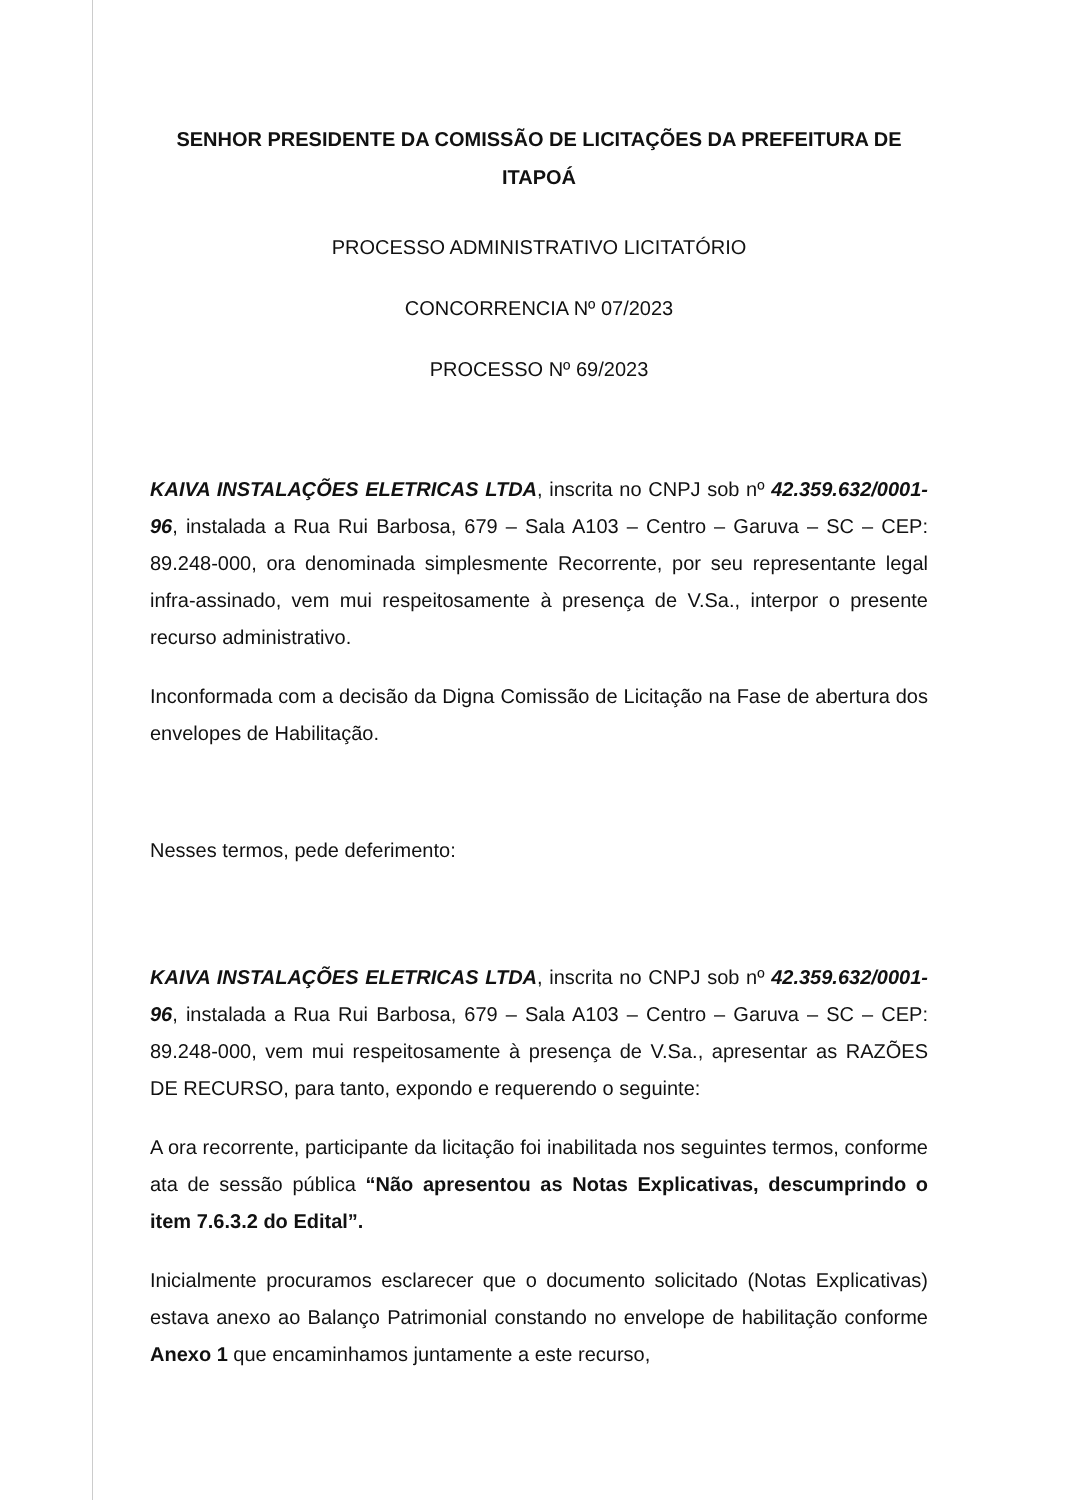SENHOR PRESIDENTE DA COMISSÃO DE LICITAÇÕES DA PREFEITURA DE ITAPOÁ
PROCESSO ADMINISTRATIVO LICITATÓRIO
CONCORRENCIA Nº 07/2023
PROCESSO Nº 69/2023
KAIVA INSTALAÇÕES ELETRICAS LTDA, inscrita no CNPJ sob nº 42.359.632/0001-96, instalada a Rua Rui Barbosa, 679 – Sala A103 – Centro – Garuva – SC – CEP: 89.248-000, ora denominada simplesmente Recorrente, por seu representante legal infra-assinado, vem mui respeitosamente à presença de V.Sa., interpor o presente recurso administrativo.
Inconformada com a decisão da Digna Comissão de Licitação na Fase de abertura dos envelopes de Habilitação.
Nesses termos, pede deferimento:
KAIVA INSTALAÇÕES ELETRICAS LTDA, inscrita no CNPJ sob nº 42.359.632/0001-96, instalada a Rua Rui Barbosa, 679 – Sala A103 – Centro – Garuva – SC – CEP: 89.248-000, vem mui respeitosamente à presença de V.Sa., apresentar as RAZÕES DE RECURSO, para tanto, expondo e requerendo o seguinte:
A ora recorrente, participante da licitação foi inabilitada nos seguintes termos, conforme ata de sessão pública “Não apresentou as Notas Explicativas, descumprindo o item 7.6.3.2 do Edital”.
Inicialmente procuramos esclarecer que o documento solicitado (Notas Explicativas) estava anexo ao Balanço Patrimonial constando no envelope de habilitação conforme Anexo 1 que encaminhamos juntamente a este recurso,